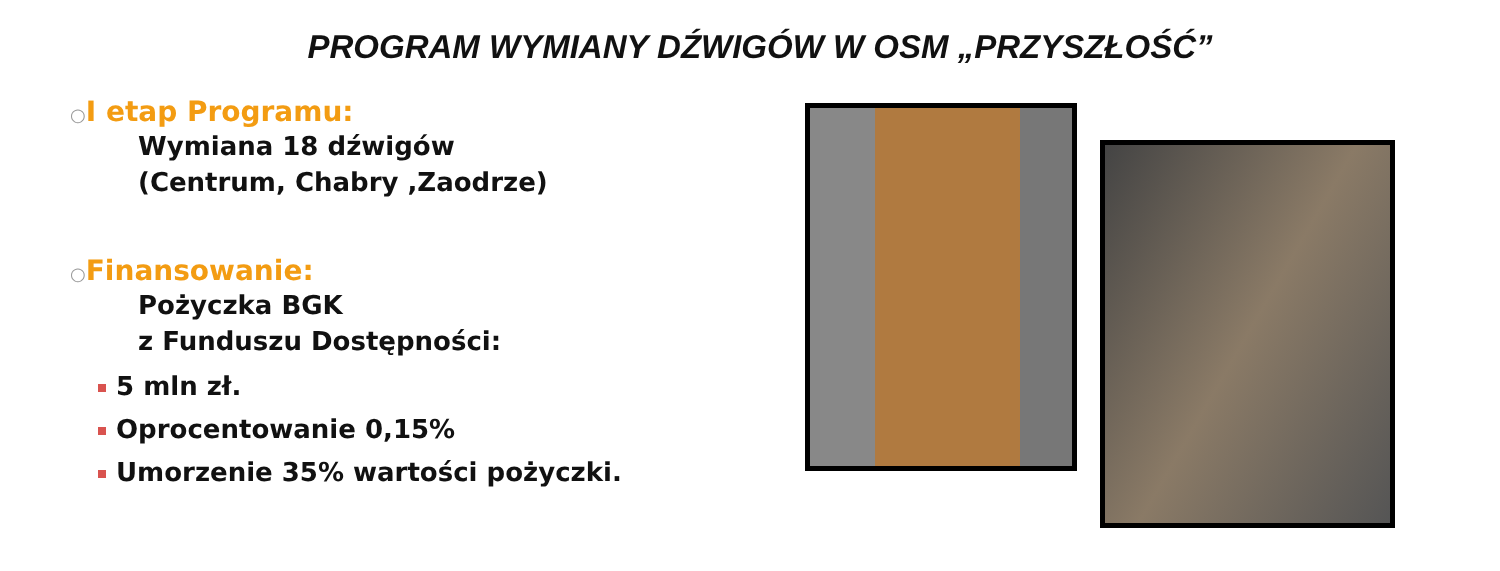PROGRAM WYMIANY DŹWIGÓW W OSM „PRZYSZŁOŚĆ”
○I etap Programu:
Wymiana 18 dźwigów
(Centrum, Chabry ,Zaodrze)
○Finansowanie:
Pożyczka BGK
z Funduszu Dostępności:
5 mln zł.
Oprocentowanie 0,15%
Umorzenie 35% wartości pożyczki.